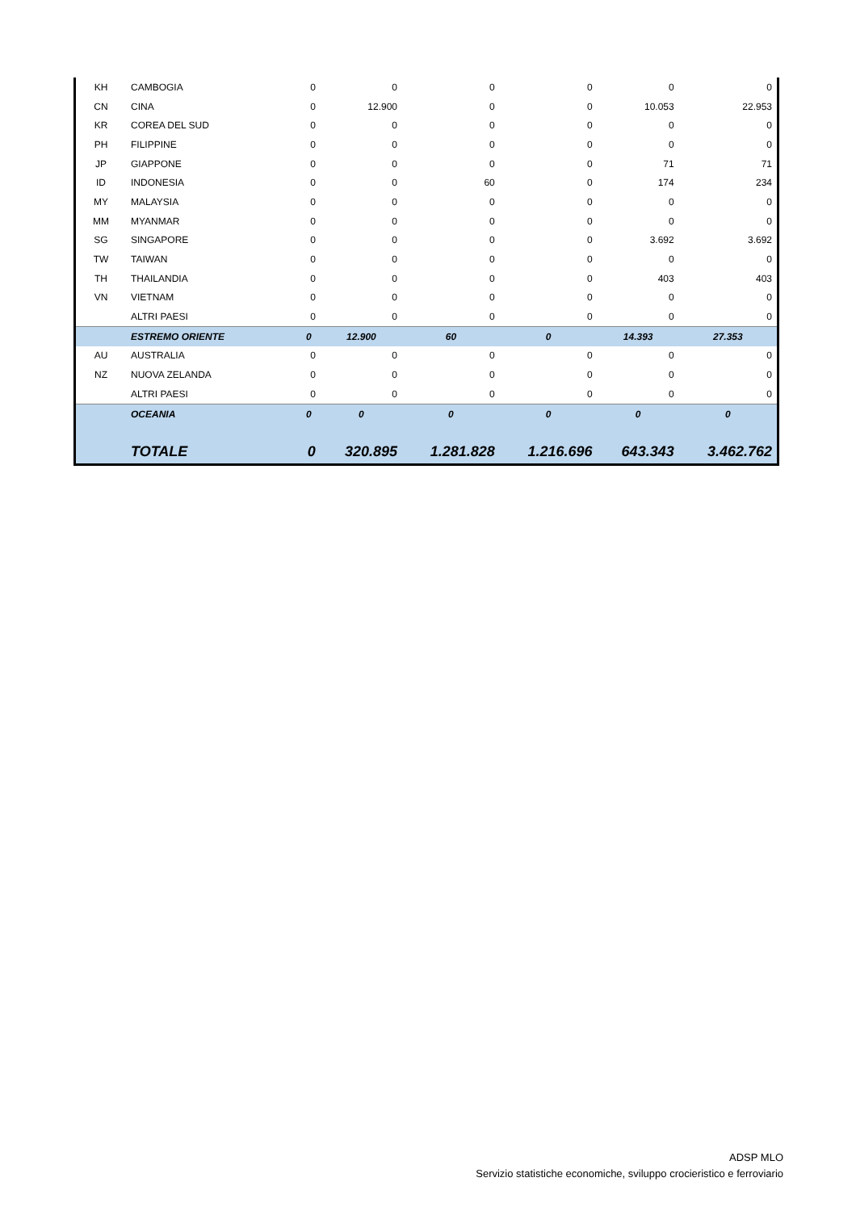| KH | CAMBOGIA | 0 | 0 | 0 | 0 | 0 | 0 |
| CN | CINA | 0 | 12.900 | 0 | 0 | 10.053 | 22.953 |
| KR | COREA DEL SUD | 0 | 0 | 0 | 0 | 0 | 0 |
| PH | FILIPPINE | 0 | 0 | 0 | 0 | 0 | 0 |
| JP | GIAPPONE | 0 | 0 | 0 | 0 | 71 | 71 |
| ID | INDONESIA | 0 | 0 | 60 | 0 | 174 | 234 |
| MY | MALAYSIA | 0 | 0 | 0 | 0 | 0 | 0 |
| MM | MYANMAR | 0 | 0 | 0 | 0 | 0 | 0 |
| SG | SINGAPORE | 0 | 0 | 0 | 0 | 3.692 | 3.692 |
| TW | TAIWAN | 0 | 0 | 0 | 0 | 0 | 0 |
| TH | THAILANDIA | 0 | 0 | 0 | 0 | 403 | 403 |
| VN | VIETNAM | 0 | 0 | 0 | 0 | 0 | 0 |
| | ALTRI PAESI | 0 | 0 | 0 | 0 | 0 | 0 |
| | ESTREMO ORIENTE | 0 | 12.900 | 60 | 0 | 14.393 | 27.353 |
| AU | AUSTRALIA | 0 | 0 | 0 | 0 | 0 | 0 |
| NZ | NUOVA ZELANDA | 0 | 0 | 0 | 0 | 0 | 0 |
| | ALTRI PAESI | 0 | 0 | 0 | 0 | 0 | 0 |
| | OCEANIA | 0 | 0 | 0 | 0 | 0 | 0 |
| | TOTALE | 0 | 320.895 | 1.281.828 | 1.216.696 | 643.343 | 3.462.762 |
ADSP MLO
Servizio statistiche economiche, sviluppo crocieristico e ferroviario